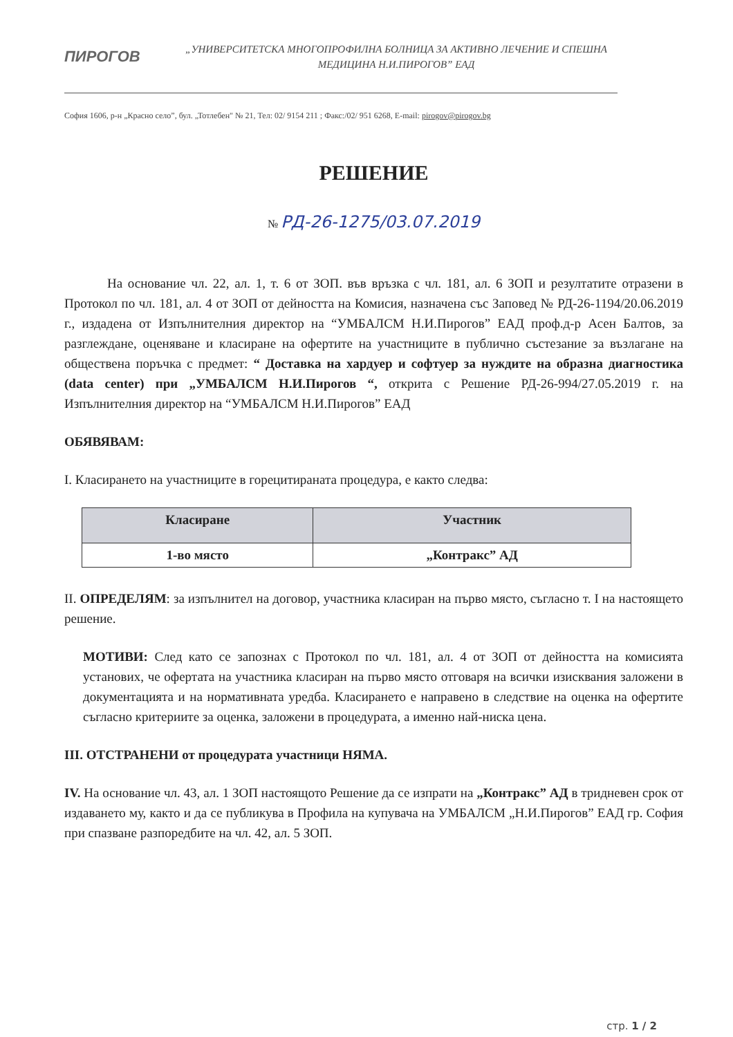ПИРОГОВ
„УНИВЕРСИТЕТСКА МНОГОПРОФИЛНА БОЛНИЦА ЗА АКТИВНО ЛЕЧЕНИЕ И СПЕШНА МЕДИЦИНА Н.И.ПИРОГОВ” ЕАД
София 1606, р-н „Красно село”, бул. „Тотлебен" № 21, Тел: 02/ 9154 211 ; Факс:/02/ 951 6268, E-mail: pirogov@pirogov.bg
РЕШЕНИЕ
№ РД-26-1275/03.07.2019
На основание чл. 22, ал. 1, т. 6 от ЗОП. във връзка с чл. 181, ал. 6 ЗОП и резултатите отразени в Протокол по чл. 181, ал. 4 от ЗОП от дейността на Комисия, назначена със Заповед № РД-26-1194/20.06.2019 г., издадена от Изпълнителния директор на “УМБАЛСМ Н.И.Пирогов” ЕАД проф.д-р Асен Балтов, за разглеждане, оценяване и класиране на офертите на участниците в публично състезание за възлагане на обществена поръчка с предмет: “ Доставка на хардуер и софтуер за нуждите на образна диагностика (data center) при „УМБАЛСМ Н.И.Пирогов “, открита с Решение РД-26-994/27.05.2019 г. на Изпълнителния директор на “УМБАЛСМ Н.И.Пирогов” ЕАД
ОБЯВЯВАМ:
I. Класирането на участниците в горецитираната процедура, е както следва:
| Класиране | Участник |
| --- | --- |
| 1-во място | „Контракс” АД |
II. ОПРЕДЕЛЯМ: за изпълнител на договор, участника класиран на първо място, съгласно т. I на настоящето решение.
МОТИВИ: След като се запознах с Протокол по чл. 181, ал. 4 от ЗОП от дейността на комисията установих, че офертата на участника класиран на първо място отговаря на всички изисквания заложени в документацията и на нормативната уредба. Класирането е направено в следствие на оценка на офертите съгласно критериите за оценка, заложени в процедурата, а именно най-ниска цена.
III. ОТСТРАНЕНИ от процедурата участници НЯМА.
IV. На основание чл. 43, ал. 1 ЗОП настоящото Решение да се изпрати на „Контракс” АД в тридневен срок от издаването му, както и да се публикува в Профила на купувача на УМБАЛСМ „Н.И.Пирогов” ЕАД гр. София при спазване разпоредбите на чл. 42, ал. 5 ЗОП.
стр. 1 / 2